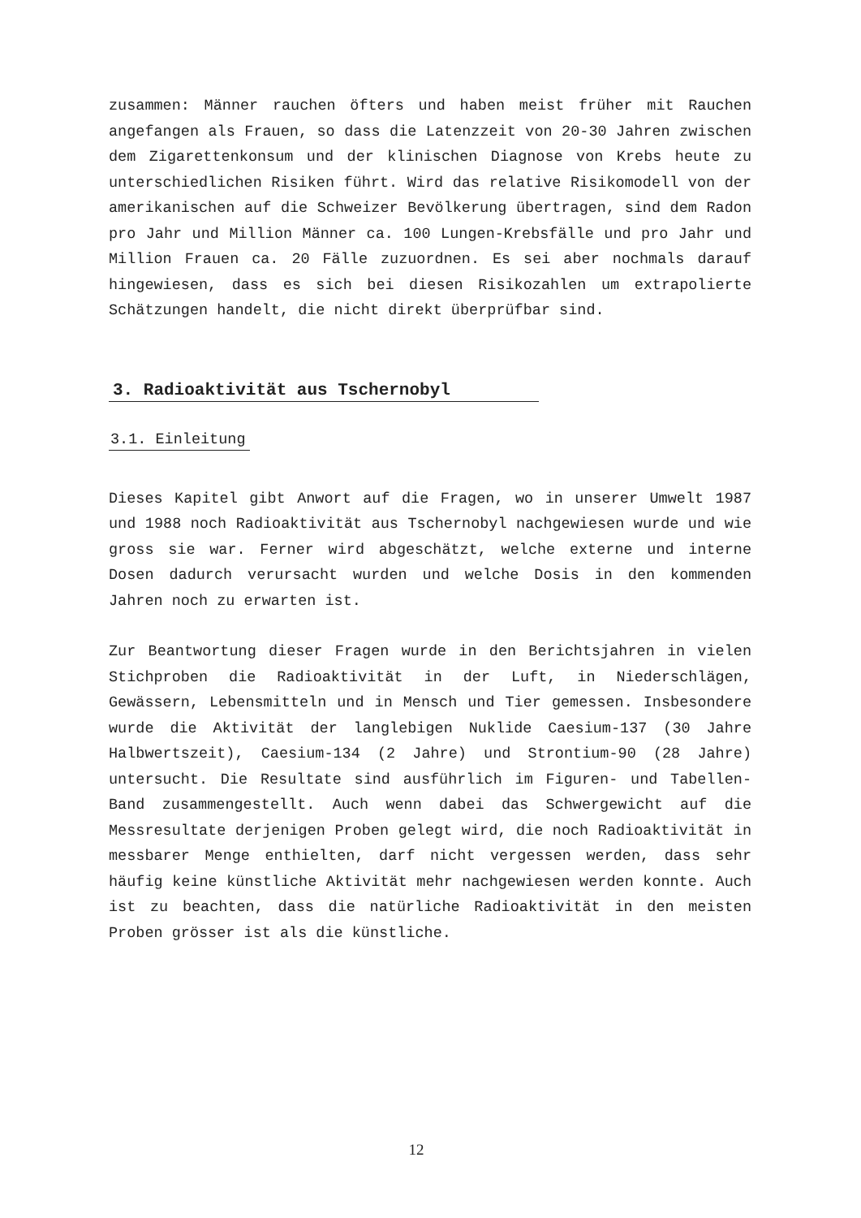zusammen: Männer rauchen öfters und haben meist früher mit Rauchen angefangen als Frauen, so dass die Latenzzeit von 20-30 Jahren zwischen dem Zigarettenkonsum und der klinischen Diagnose von Krebs heute zu unterschiedlichen Risiken führt. Wird das relative Risikomodell von der amerikanischen auf die Schweizer Bevölkerung übertragen, sind dem Radon pro Jahr und Million Männer ca. 100 Lungen-Krebsfälle und pro Jahr und Million Frauen ca. 20 Fälle zuzuordnen. Es sei aber nochmals darauf hingewiesen, dass es sich bei diesen Risikozahlen um extrapolierte Schätzungen handelt, die nicht direkt überprüfbar sind.
3. Radioaktivität aus Tschernobyl
3.1. Einleitung
Dieses Kapitel gibt Anwort auf die Fragen, wo in unserer Umwelt 1987 und 1988 noch Radioaktivität aus Tschernobyl nachgewiesen wurde und wie gross sie war. Ferner wird abgeschätzt, welche externe und interne Dosen dadurch verursacht wurden und welche Dosis in den kommenden Jahren noch zu erwarten ist.
Zur Beantwortung dieser Fragen wurde in den Berichtsjahren in vielen Stichproben die Radioaktivität in der Luft, in Niederschlägen, Gewässern, Lebensmitteln und in Mensch und Tier gemessen. Insbesondere wurde die Aktivität der langlebigen Nuklide Caesium-137 (30 Jahre Halbwertszeit), Caesium-134 (2 Jahre) und Strontium-90 (28 Jahre) untersucht. Die Resultate sind ausführlich im Figuren- und Tabellen-Band zusammengestellt. Auch wenn dabei das Schwergewicht auf die Messresultate derjenigen Proben gelegt wird, die noch Radioaktivität in messbarer Menge enthielten, darf nicht vergessen werden, dass sehr häufig keine künstliche Aktivität mehr nachgewiesen werden konnte. Auch ist zu beachten, dass die natürliche Radioaktivität in den meisten Proben grösser ist als die künstliche.
12